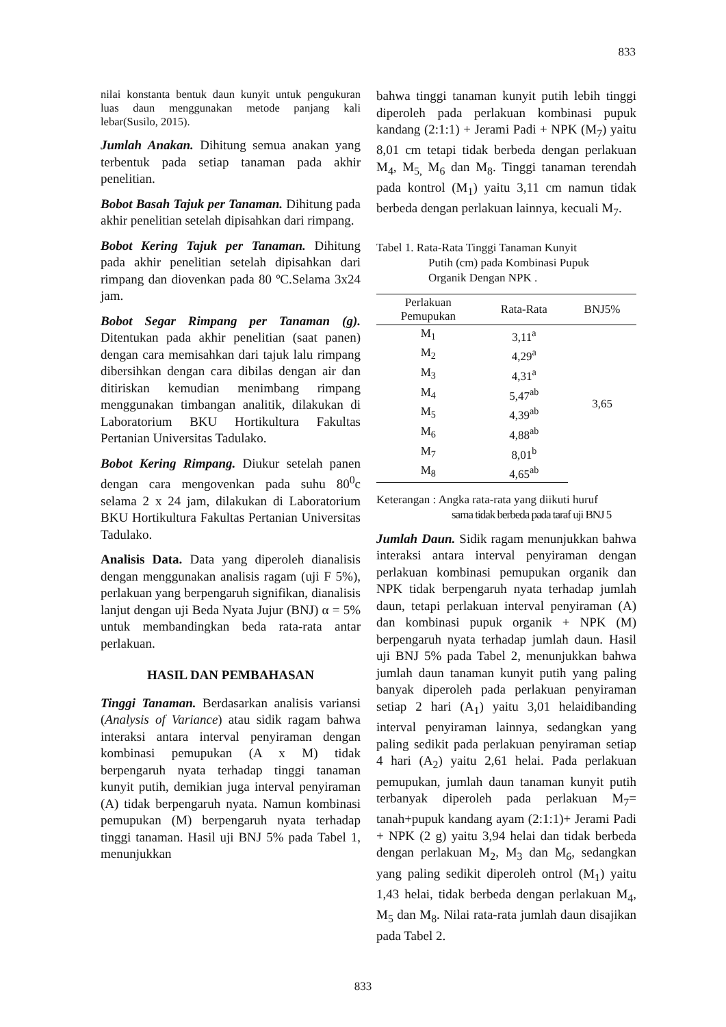833
nilai konstanta bentuk daun kunyit untuk pengukuran luas daun menggunakan metode panjang kali lebar(Susilo, 2015).
Jumlah Anakan. Dihitung semua anakan yang terbentuk pada setiap tanaman pada akhir penelitian.
Bobot Basah Tajuk per Tanaman. Dihitung pada akhir penelitian setelah dipisahkan dari rimpang.
Bobot Kering Tajuk per Tanaman. Dihitung pada akhir penelitian setelah dipisahkan dari rimpang dan diovenkan pada 80 ºC.Selama 3x24 jam.
Bobot Segar Rimpang per Tanaman (g). Ditentukan pada akhir penelitian (saat panen) dengan cara memisahkan dari tajuk lalu rimpang dibersihkan dengan cara dibilas dengan air dan ditiriskan kemudian menimbang rimpang menggunakan timbangan analitik, dilakukan di Laboratorium BKU Hortikultura Fakultas Pertanian Universitas Tadulako.
Bobot Kering Rimpang. Diukur setelah panen dengan cara mengovenkan pada suhu 80<sup>0</sup>c selama 2 x 24 jam, dilakukan di Laboratorium BKU Hortikultura Fakultas Pertanian Universitas Tadulako.
Analisis Data. Data yang diperoleh dianalisis dengan menggunakan analisis ragam (uji F 5%), perlakuan yang berpengaruh signifikan, dianalisis lanjut dengan uji Beda Nyata Jujur (BNJ) α = 5% untuk membandingkan beda rata-rata antar perlakuan.
HASIL DAN PEMBAHASAN
Tinggi Tanaman. Berdasarkan analisis variansi (Analysis of Variance) atau sidik ragam bahwa interaksi antara interval penyiraman dengan kombinasi pemupukan (A x M) tidak berpengaruh nyata terhadap tinggi tanaman kunyit putih, demikian juga interval penyiraman (A) tidak berpengaruh nyata. Namun kombinasi pemupukan (M) berpengaruh nyata terhadap tinggi tanaman. Hasil uji BNJ 5% pada Tabel 1, menunjukkan
bahwa tinggi tanaman kunyit putih lebih tinggi diperoleh pada perlakuan kombinasi pupuk kandang (2:1:1) + Jerami Padi + NPK (M<sub>7</sub>) yaitu 8,01 cm tetapi tidak berbeda dengan perlakuan M<sub>4</sub>, M<sub>5,</sub> M<sub>6</sub> dan M<sub>8</sub>. Tinggi tanaman terendah pada kontrol (M<sub>1</sub>) yaitu 3,11 cm namun tidak berbeda dengan perlakuan lainnya, kecuali M<sub>7</sub>.
Tabel 1. Rata-Rata Tinggi Tanaman Kunyit
Putih (cm) pada Kombinasi Pupuk
Organik Dengan NPK .
| Perlakuan Pemupukan | Rata-Rata | BNJ5% |
| --- | --- | --- |
| M<sub>1</sub> | 3,11<sup>a</sup> | 3,65 |
| M<sub>2</sub> | 4,29<sup>a</sup> | |
| M<sub>3</sub> | 4,31<sup>a</sup> | |
| M<sub>4</sub> | 5,47<sup>ab</sup> | |
| M<sub>5</sub> | 4,39<sup>ab</sup> | |
| M<sub>6</sub> | 4,88<sup>ab</sup> | |
| M<sub>7</sub> | 8,01<sup>b</sup> | |
| M<sub>8</sub> | 4,65<sup>ab</sup> | |
Keterangan : Angka rata-rata yang diikuti huruf
sama tidak berbeda pada taraf uji BNJ 5
Jumlah Daun. Sidik ragam menunjukkan bahwa interaksi antara interval penyiraman dengan perlakuan kombinasi pemupukan organik dan NPK tidak berpengaruh nyata terhadap jumlah daun, tetapi perlakuan interval penyiraman (A) dan kombinasi pupuk organik + NPK (M) berpengaruh nyata terhadap jumlah daun. Hasil uji BNJ 5% pada Tabel 2, menunjukkan bahwa jumlah daun tanaman kunyit putih yang paling banyak diperoleh pada perlakuan penyiraman setiap 2 hari (A<sub>1</sub>) yaitu 3,01 helaidibanding interval penyiraman lainnya, sedangkan yang paling sedikit pada perlakuan penyiraman setiap 4 hari (A<sub>2</sub>) yaitu 2,61 helai. Pada perlakuan pemupukan, jumlah daun tanaman kunyit putih terbanyak diperoleh pada perlakuan M<sub>7</sub>= tanah+pupuk kandang ayam (2:1:1)+ Jerami Padi + NPK (2 g) yaitu 3,94 helai dan tidak berbeda dengan perlakuan M<sub>2</sub>, M<sub>3</sub> dan M<sub>6</sub>, sedangkan yang paling sedikit diperoleh ontrol (M<sub>1</sub>) yaitu 1,43 helai, tidak berbeda dengan perlakuan M<sub>4</sub>, M<sub>5</sub> dan M<sub>8</sub>. Nilai rata-rata jumlah daun disajikan pada Tabel 2.
833